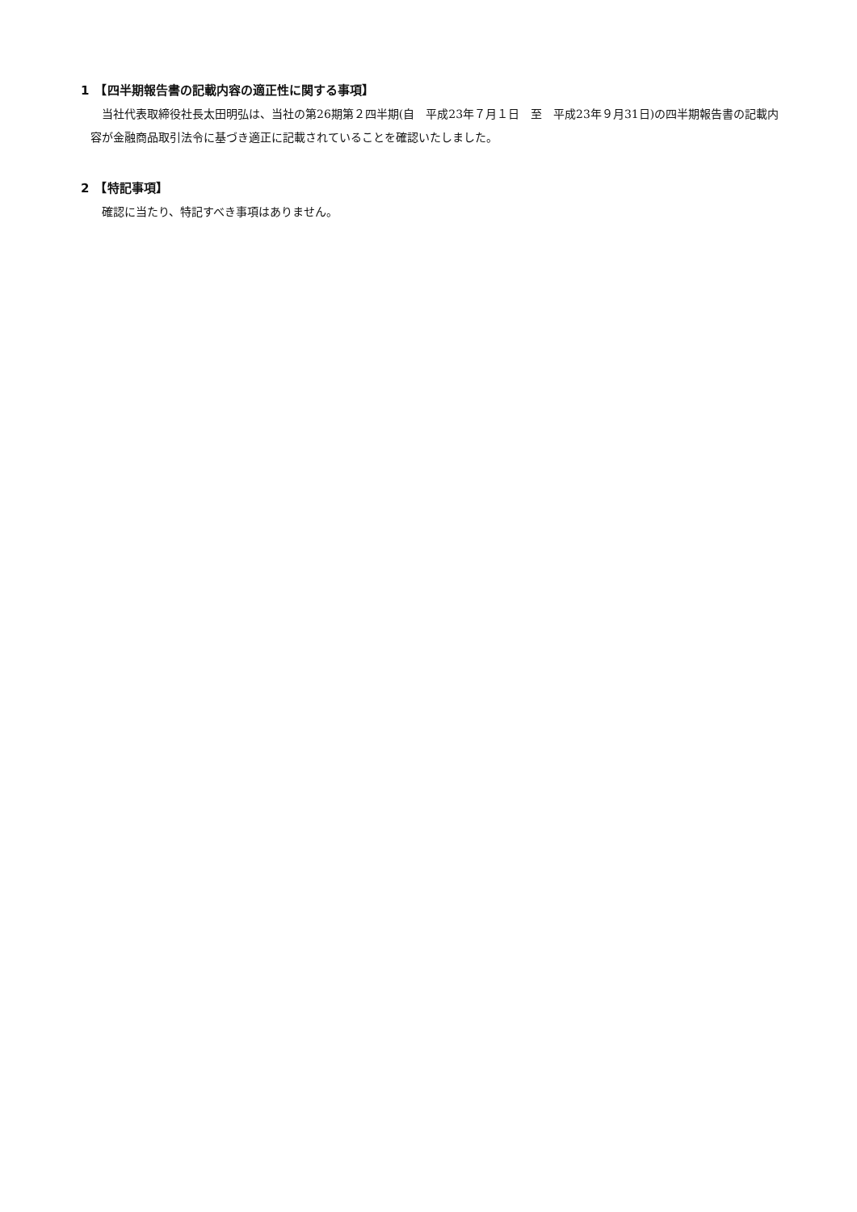1　【四半期報告書の記載内容の適正性に関する事項】
当社代表取締役社長太田明弘は、当社の第26期第２四半期(自　平成23年７月１日　至　平成23年９月31日)の四半期報告書の記載内容が金融商品取引法令に基づき適正に記載されていることを確認いたしました。
2　【特記事項】
確認に当たり、特記すべき事項はありません。